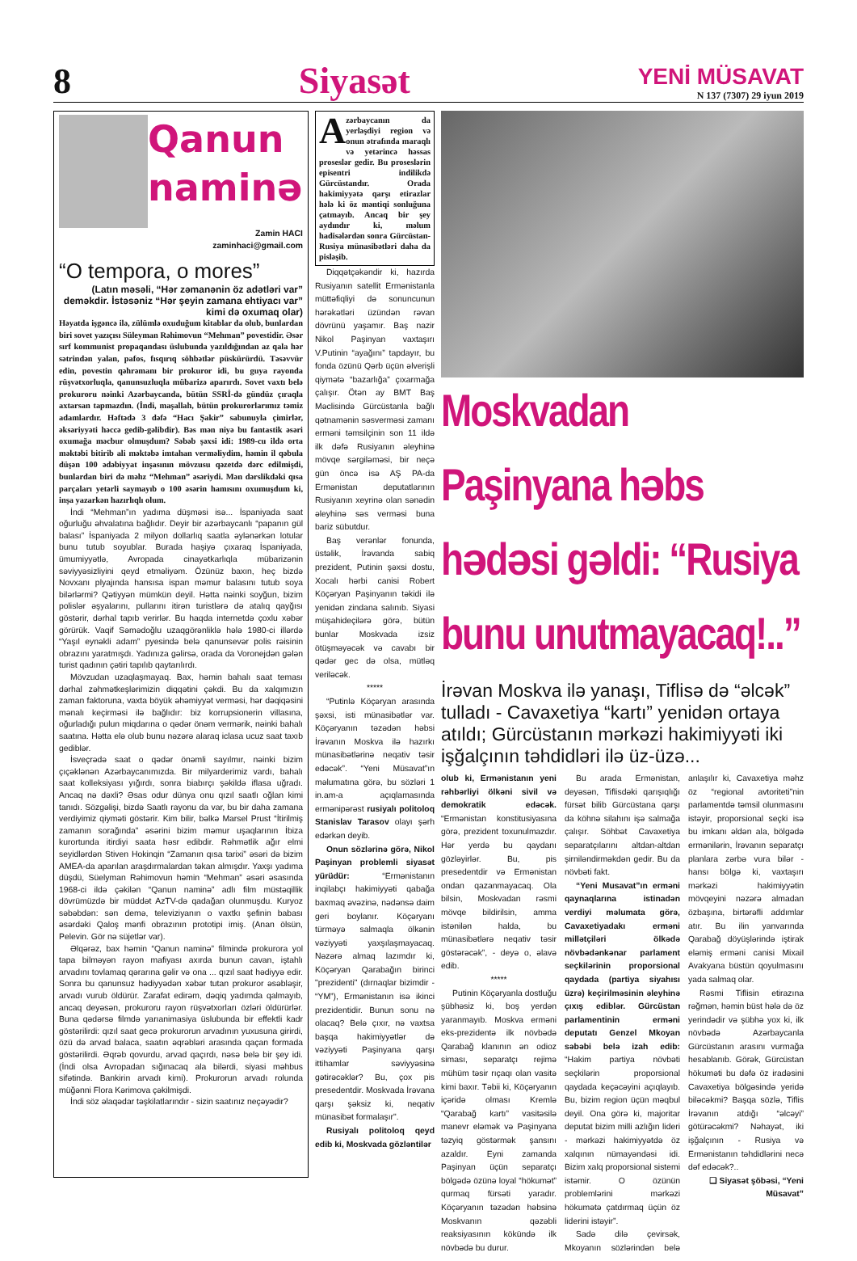8
Siyasət
YENİ MÜSAVAT
N 137 (7307) 29 iyun 2019
Qanun naminə
Zamin HACI
zaminhaci@gmail.com
“O tempora, o mores”
(Latın məsəli, “Hər zəmanənin öz adətləri var” deməkdir. İstəsəniz “Hər şeyin zamana ehtiyacı var” kimi də oxumaq olar)
Həyatda işgəncə ilə, zülümlə oxuduğum kitablar da olub, bunlardan biri sovet yazıçısı Süleyman Rəhimovun “Mehman” povestidir. Əsər sırf kommunist propaqandası üslubunda yazıldığından az qala hər sətrindən yalan, pafos, fısqırıq söhbətlər püskürürdü. Təsəvvür edin, povestin qəhrəmanı bir prokuror idi, bu guya rayonda rüşvətxorluqla, qanunsuzluqla mübarizə aparırdı. Sovet vaxtı belə prokuroru nəinki Azərbaycanda, bütün SSRİ-də gündüz çıraqla axtarsan tapmazdın. (İndi, maşallah, bütün prokurorlarımız təmiz adamlardır. Həftədə 3 dəfə “Hacı Şakir” sabunuyla çimirlər, əksəriyyəti həccə gedib-gəlibdir). Bəs mən niyə bu fantastik əsəri oxumağa məcbur olmuşdum? Səbəb şəxsi idi: 1989-cu ildə orta məktəbi bitirib ali məktəbə imtahan verməliydim, həmin il qəbula düşən 100 ədəbiyyat inşasının mövzusu qəzetdə dərc edilmişdi, bunlardan biri də məhz “Mehman” əsəriydi. Mən dərslikdəki qısa parçaları yetərli saymayıb o 100 əsərin hamısını oxumuşdum ki, inşa yazarkən hazırlıqlı olum.
İndi “Mehman”ın yadıma düşməsi isə... İspaniyada saat oğurluğu əhvalatına bağlıdır. Deyir bir azərbaycanlı “papanın gül balası” İspaniyada 2 milyon dollarlıq saatla əylənərkən lotular bunu tutub soyublar. Burada haşiyə çıxaraq İspaniyada, ümumiyyətlə, Avropada cinayətkarlıqla mübarizənin səviyyəsizliyini qeyd etməliyəm. Özünüz baxın, heç bizdə Novxanı plyajında hansısa ispan məmur balasını tutub soya bilərlərmi? Qətiyyən mümkün deyil. Hətta nəinki soyğun, bizim polislər əşyalarını, pullarını itirən turistlərə də atalıq qayğısı göstərir, dərhal tapıb verirlər. Bu haqda internetdə çoxlu xəbər görürük. Vaqif Səmədoğlu uzaqgörənliklə hələ 1980-ci illərdə “Yaşıl eynəkli adam” pyesində belə qanunsevər polis rəisinin obrazını yaratmışdı. Yadınıza gəlirsə, orada da Voronejdən gələn turist qadının çətiri tapılıb qaytarılırdı.
Mövzudan uzaqlaşmayaq. Bax, həmin bahalı saat teması dərhal zəhmətkeşlərimizin diqqətini çəkdi. Bu da xalqımızın zaman faktoruna, vaxta böyük əhəmiyyət verməsi, hər dəqiqəsini mənalı keçirməsi ilə bağlıdır: biz korrupsionerin villasına, oğurladığı pulun miqdarına o qədər önəm vermərik, nəinki bahalı saatına. Hətta elə olub bunu nəzərə alaraq iclasa ucuz saat taxıb gediblər.
İsveçrədə saat o qədər önəmli sayılmır, nəinki bizim çıçəklənən Azərbaycanımızda. Bir milyarderimiz vardı, bahalı saat kolleksiyası yığırdı, sonra biabırçı şəkildə iflasa uğradı. Ancaq nə dəxli? Əsas odur dünya onu qızıl saatlı oğlan kimi tanıdı. Sözgəlişi, bizdə Saatlı rayonu da var, bu bir daha zamana verdiyimiz qiyməti göstərir. Kim bilir, bəlkə Marsel Prust “İtirilmiş zamanın sorağında” əsərini bizim məmur uşaqlarının İbiza kurortunda itirdiyi saata həsr edibdir. Rəhmətlik ağır elmi seyidlərdən Stiven Hokinqin “Zamanın qısa tarixi” əsəri də bizim AMEA-da aparılan araşdırmalardan təkan almışdır. Yaxşı yadıma düşdü, Süelyman Rəhimovun həmin “Mehman” əsəri əsasında 1968-ci ildə çəkilən “Qanun naminə” adlı film müstəqillik dövrümüzdə bir müddət AzTV-də qadağan olunmuşdu. Kuryoz səbəbdən: sən demə, televiziyanın o vaxtkı şefinin babası əsərdəki Qaloş mənfi obrazının prototipi imiş. (Anan ölsün, Pelevin. Gör nə süjetlər var).
Əlqərəz, bax həmin “Qanun naminə” filmində prokurora yol tapa bilməyən rayon mafiyası axırda bunun cavan, iştahlı arvadını tovlamaq qərarına gəlir və ona ... qızıl saat hədiyyə edir. Sonra bu qanunsuz hədiyyədən xəbər tutan prokuror əsəbləşir, arvadı vurub öldürür. Zarafat edirəm, dəqiq yadımda qalmayıb, ancaq deyəsən, prokuroru rayon rüşvətxorları özləri öldürürlər. Buna qədərsə filmdə yarıanimasiya üslubunda bir effektli kadr göstərilirdi: qızıl saat gecə prokurorun arvadının yuxusuna girirdi, özü də arvad balaca, saatın əqrəbləri arasında qaçan formada göstərilirdi. Əqrəb qovurdu, arvad qaçırdı, nəsə belə bir şey idi. (İndi olsa Avropadan sığınacaq ala bilərdi, siyasi məhbus sifətində. Bankirin arvadı kimi). Prokurorun arvadı rolunda müğənni Flora Kərimova çəkilmişdi.
İndi söz əlaqədar təşkilatlarındır - sizin saatınız neçəyədir?
Azərbaycanın da yerləşdiyi region və onun ətrafında maraqlı və yetərincə həssas proseslər gedir. Bu proseslərin episentri indilikdə Gürcüstandır. Orada hakimiyyətə qarşı etirazlar hələ ki öz məntiqi sonluğuna çatmayıb. Ancaq bir şey aydındır ki, məlum hadisələrdən sonra Gürcüstan-Rusiya münasibətləri daha da pisləşib.
Diqqətçəkəndir ki, hazırda Rusiyanın satellit Ermənistanla müttəfiqliyi də sonuncunun hərəkətləri üzündən rəvan dövrünü yaşamır. Baş nazir Nikol Paşinyan vaxtaşırı V.Putinin “ayağını” tapdayır, bu fonda özünü Qərb üçün əlverişli qiymətə “bazarlığa” çıxarmağa çalışır. Ötən ay BMT Baş Məclisində Gürcüstanla bağlı qətnamənin səsverməsi zamanı erməni təmsilçinin son 11 ildə ilk dəfə Rusiyanın əleyhinə mövqe sərgiləməsi, bir neçə gün öncə isə AŞ PA-da Ermənistan deputatlarının Rusiyanın xeyrinə olan sənədin əleyhinə səs verməsi buna bariz sübutdur.
Baş verənlər fonunda, üstəlik, İrəvanda sabiq prezident, Putinin şəxsi dostu, Xocalı hərbi canisi Robert Köçəryan Paşinyanın təkidi ilə yenidən zindana salınıb. Siyasi müşahideçilərə görə, bütün bunlar Moskvada izsiz ötüşməyəcək və cavabı bir qədər gec də olsa, mütləq veriləcək.
*****
“Putinlə Köçəryan arasında şəxsi, isti münasibətlər var. Köçəryanın təzədən həbsi İrəvanın Moskva ilə hazırkı münasibətlərinə neqativ təsir edəcək”. “Yeni Müsavat”ın məlumatına görə, bu sözləri 1 in.am-a açıqlamasında ermənipərəst rusiyalı politoloq Stanislav Tarasov olayı şərh edərkən deyib.
Onun sözlərinə görə, Nikol Paşinyan problemli siyasət yürüdür: “Ermənistanın inqilabçı hakimiyyəti qabağa baxmaq əvəzinə, nədənsə daim geri boylanır. Köçəryanı türməyə salmaqla ölkənin vəziyyəti yaxşılaşmayacaq. Nəzərə almaq lazımdır ki, Köçəryan Qarabağın birinci "prezidenti" (dırnaqlar bizimdir - “YM”), Ermənistanın isə ikinci prezidentidir. Bunun sonu nə olacaq? Belə çıxır, nə vaxtsa başqa hakimiyyətlər də vəziyyəti Paşinyana qarşı ittihamlar səviyyəsinə gətirəcəklər? Bu, çox pis presedentdir. Moskvada İrəvana qarşı şəksiz ki, neqativ münasibət formalaşır".
Rusiyalı politoloq qeyd edib ki, Moskvada gözləntilər
Moskvadan Paşinyana həbs hədəsi gəldi: “Rusiya bunu unutmayacaq!..”
İrəvan Moskva ilə yanaşı, Tiflisə də “əlcək” tulladı - Cavaxetiya “kartı” yenidən ortaya atıldı; Gürcüstanın mərkəzi hakimiyyəti iki işğalçının təhdidləri ilə üz-üzə...
olub ki, Ermənistanın yeni rəhbərliyi ölkəni sivil və demokratik edəcək. “Ermənistan konstitusiyasına görə, prezident toxunulmazdır. Hər yerdə bu qaydanı gözləyirlər. Bu, pis presedentdir və Ermənistan ondan qazanmayacaq. Ola bilsin, Moskvadan rəsmi mövqe bildirilsin, amma istənilən halda, bu münasibətlərə neqativ təsir göstərəcək”, - deyə o, əlavə edib.
*****
Putinin Köçəryanla dostluğu şübhəsiz ki, boş yerdən yaranmayıb. Moskva erməni eks-prezidentə ilk növbədə Qarabağ klanının ən odioz siması, separatçı rejimə mühüm təsir rıçaqı olan vasitə kimi baxır. Təbii ki, Köçəryanın içəridə olması Kremlə “Qarabağ kartı” vasitəsilə manevr eləmək və Paşinyana təzyiq göstərmək şansını azaldır. Eyni zamanda Paşinyan üçün separatçı bölgədə özünə loyal “hökumət” qurmaq fürsəti yaradır. Köçəryanın təzədən həbsinə Moskvanın qəzəbli reaksiyasının kökündə ilk növbədə bu durur.
Bu arada Ermənistan, deyəsən, Tiflisdəki qarışıqlığı fürsət bilib Gürcüstana qarşı da köhnə silahını işə salmağa çalışır. Söhbət Cavaxetiya separatçılarını altdan-altdan şirniləndirməkdən gedir. Bu da növbəti fakt.
“Yeni Musavat”ın erməni qaynaqlarına istinadən verdiyi məlumata görə, Cavaxetiyadakı erməni millətçiləri ölkədə növbədənkənar parlament seçkilərinin proporsional qaydada (partiya siyahısı üzrə) keçirilməsinin əleyhinə çıxış ediblər. Gürcüstan parlamentinin erməni deputatı Genzel Mkoyan səbəbi belə izah edib: “Hakim partiya növbəti seçkilərin proporsional qaydada keçəcəyini açıqlayıb. Bu, bizim region üçün məqbul deyil. Ona görə ki, majoritar deputat bizim milli azlığın lideri - mərkəzi hakimiyyətdə öz xalqının nümayəndəsi idi. Bizim xalq proporsional sistemi istəmir. O özünün problemlərini mərkəzi hökumətə çatdırmaq üçün öz liderini istəyir”.
Sadə dilə çevirsək, Mkoyanın sözlərindən belə anlaşılır ki, Cavaxetiya məhz öz “regional avtoriteti”nin parlamentdə təmsil olunmasını istəyir, proporsional seçki isə bu imkanı əldən ala, bölgədə ermənilərin, İrəvanın separatçı planlara zərbə vura bilər - hansı bölgə ki, vaxtaşırı mərkəzi hakimiyyətin mövqeyini nəzərə almadan özbaşına, birtərəfli addımlar atır. Bu ilin yanvarında Qarabağ döyüşlərində iştirak eləmiş erməni canisi Mixail Avakyana büstün qoyulmasını yada salmaq olar.
Rəsmi Tiflisin etirazına rəğmən, həmin büst hələ də öz yerindədir və şübhə yox ki, ilk növbədə Azərbaycanla Gürcüstanın arasını vurmağa hesablanıb. Görək, Gürcüstan hökuməti bu dəfə öz iradəsini Cavaxetiya bölgəsində yeridə biləcəkmi? Başqa sözlə, Tiflis İrəvanın atdığı “əlcəyi” götürəcəkmi? Nəhayət, iki işğalçının - Rusiya və Ermənistanın təhdidlərini necə dəf edəcək?..
❑ Siyasət şöbəsi, “Yeni Müsavat”